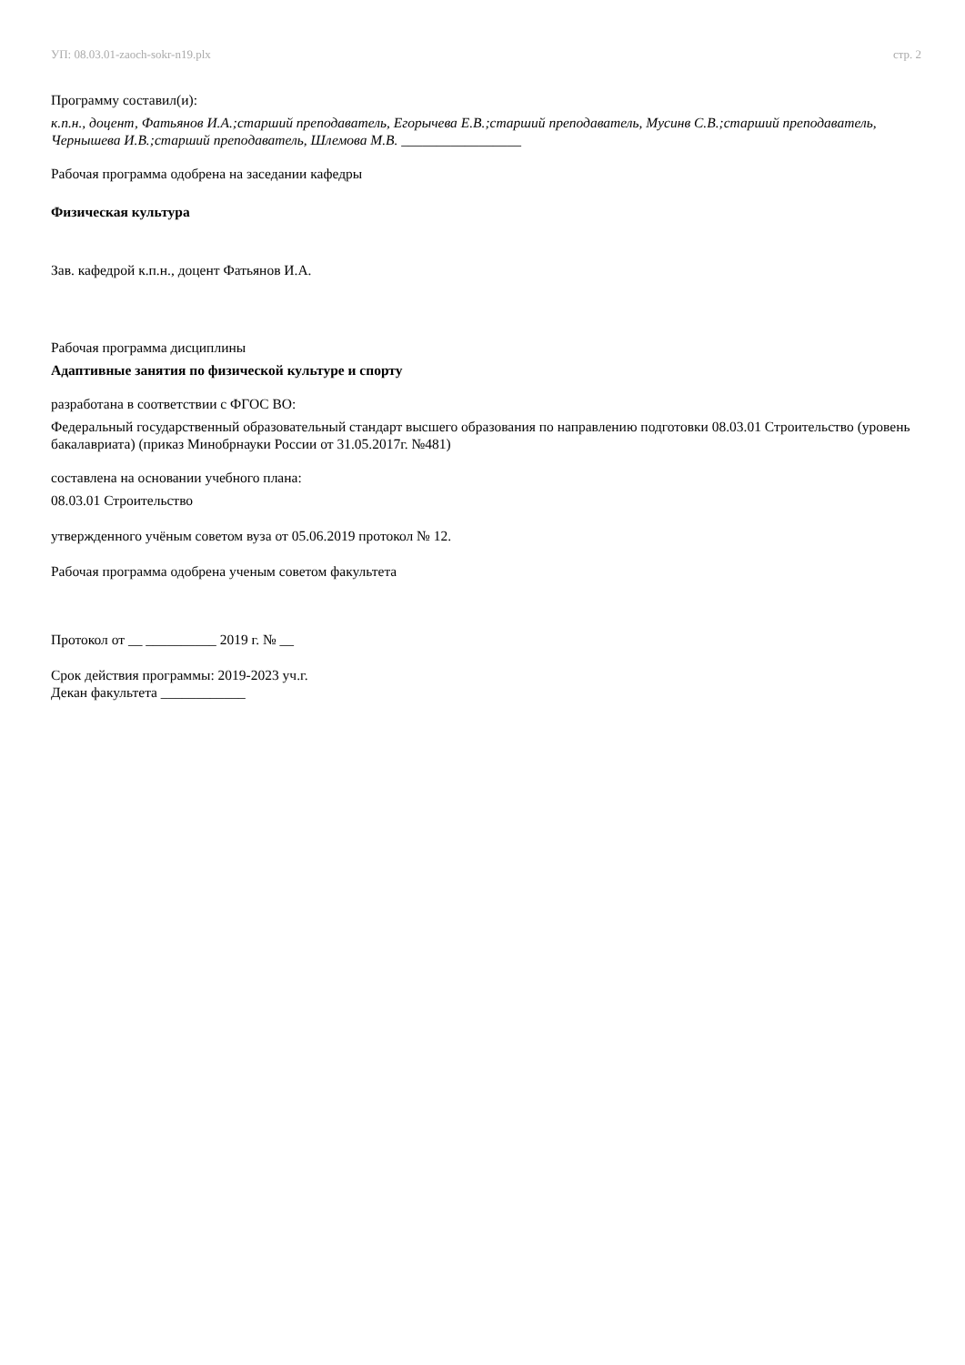УП: 08.03.01-zaoch-sokr-n19.plx стр. 2
Программу составил(и):
к.п.н., доцент, Фатьянов И.А.;старший преподаватель, Егорычева Е.В.;старший преподаватель, Мусинв С.В.;старший преподаватель, Чернышева И.В.;старший преподаватель, Шлемова М.В. _________________
Рабочая программа одобрена на заседании кафедры
Физическая культура
Зав. кафедрой к.п.н., доцент Фатьянов И.А.
Рабочая программа дисциплины
Адаптивные занятия по физической культуре и спорту
разработана в соответствии с ФГОС ВО:
Федеральный государственный образовательный стандарт высшего образования по направлению подготовки 08.03.01 Строительство (уровень бакалавриата) (приказ Минобрнауки России от 31.05.2017г. №481)
составлена на основании учебного плана:
08.03.01 Строительство
утвержденного учёным советом вуза от 05.06.2019 протокол № 12.
Рабочая программа одобрена ученым советом факультета
Протокол от __ __________ 2019 г. № __
Срок действия программы: 2019-2023 уч.г.
Декан факультета ____________